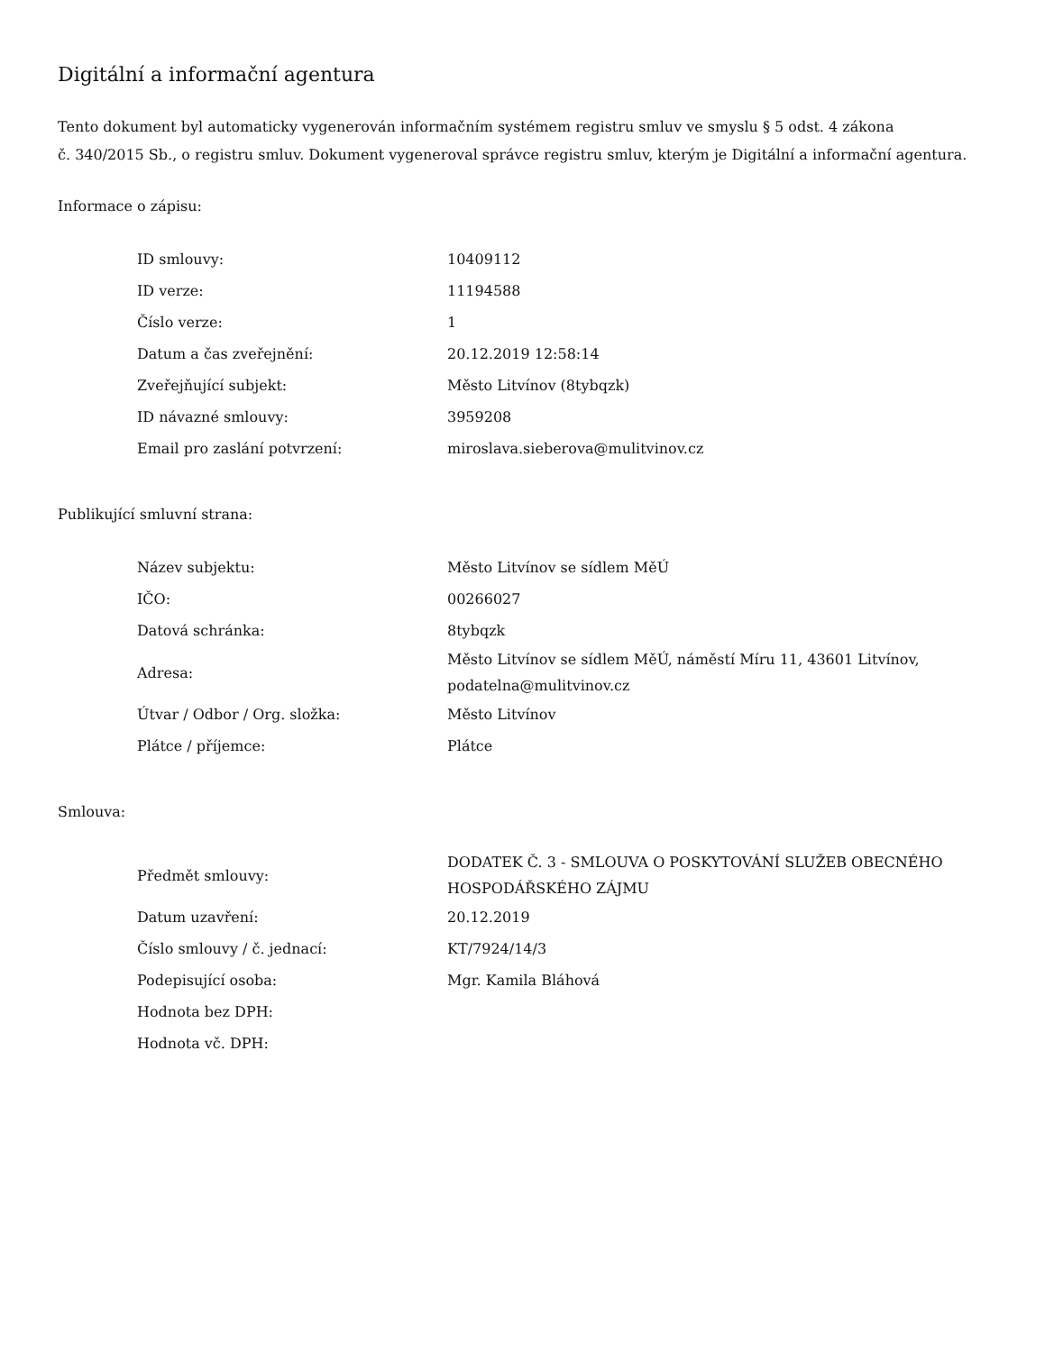Digitální a informační agentura
Tento dokument byl automaticky vygenerován informačním systémem registru smluv ve smyslu § 5 odst. 4 zákona
č. 340/2015 Sb., o registru smluv. Dokument vygeneroval správce registru smluv, kterým je Digitální a informační agentura.
Informace o zápisu:
| ID smlouvy: | 10409112 |
| ID verze: | 11194588 |
| Číslo verze: | 1 |
| Datum a čas zveřejnění: | 20.12.2019 12:58:14 |
| Zveřejňující subjekt: | Město Litvínov (8tybqzk) |
| ID návazné smlouvy: | 3959208 |
| Email pro zaslání potvrzení: | miroslava.sieberova@mulitvinov.cz |
Publikující smluvní strana:
| Název subjektu: | Město Litvínov se sídlem MěÚ |
| IČO: | 00266027 |
| Datová schránka: | 8tybqzk |
| Adresa: | Město Litvínov se sídlem MěÚ, náměstí Míru 11, 43601 Litvínov, podatelna@mulitvinov.cz |
| Útvar / Odbor / Org. složka: | Město Litvínov |
| Plátce / příjemce: | Plátce |
Smlouva:
| Předmět smlouvy: | DODATEK Č. 3 - SMLOUVA O POSKYTOVÁNÍ SLUŽEB OBECNÉHO HOSPODÁŘSKÉHO ZÁJMU |
| Datum uzavření: | 20.12.2019 |
| Číslo smlouvy / č. jednací: | KT/7924/14/3 |
| Podepisující osoba: | Mgr. Kamila Bláhová |
| Hodnota bez DPH: | |
| Hodnota vč. DPH: | |